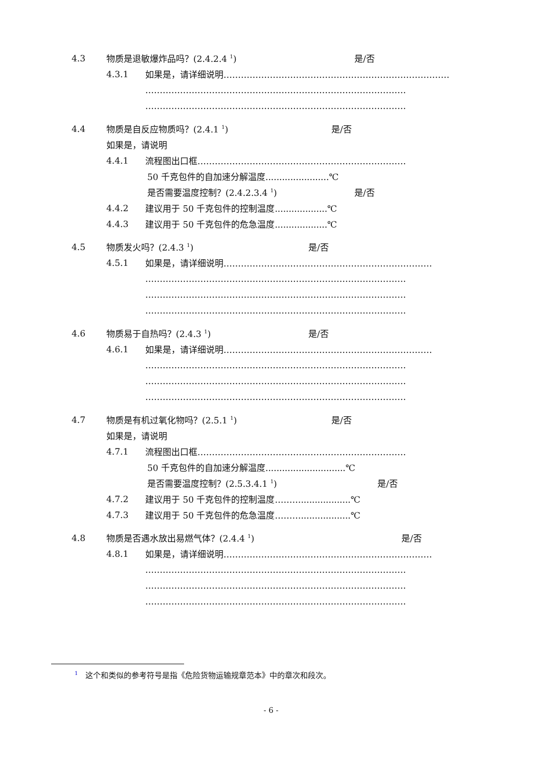4.3 物质是退敏爆炸品吗？(2.4.2.4 <sup>1</sup>) 是/否
4.3.1 如果是，请详细说明……………………………………………………………………
………………………………………………………………………………
………………………………………………………………………………
4.4 物质是自反应物质吗？(2.4.1 <sup>1</sup>) 是/否
如果是，请说明
4.4.1 流程图出口框………………………………………………………………
50 千克包件的自加速分解温度.......................℃
是否需要温度控制？(2.4.2.3.4 <sup>1</sup>) 是/否
4.4.2 建议用于 50 千克包件的控制温度...................℃
4.4.3 建议用于 50 千克包件的危急温度...................℃
4.5 物质发火吗？(2.4.3 <sup>1</sup>) 是/否
4.5.1 如果是，请详细说明………………………………………………………………
………………………………………………………………………………
………………………………………………………………………………
………………………………………………………………………………
4.6 物质易于自热吗？(2.4.3 <sup>1</sup>) 是/否
4.6.1 如果是，请详细说明………………………………………………………………
………………………………………………………………………………
………………………………………………………………………………
………………………………………………………………………………
4.7 物质是有机过氧化物吗？(2.5.1 <sup>1</sup>) 是/否
如果是，请说明
4.7.1 流程图出口框………………………………………………………………
50 千克包件的自加速分解温度.............................℃
是否需要温度控制？(2.5.3.4.1 <sup>1</sup>) 是/否
4.7.2 建议用于 50 千克包件的控制温度………..................℃
4.7.3 建议用于 50 千克包件的危急温度………..................℃
4.8 物质是否遇水放出易燃气体？(2.4.4 <sup>1</sup>) 是/否
4.8.1 如果是，请详细说明………………………………………………………………
………………………………………………………………………………
………………………………………………………………………………
………………………………………………………………………………
<sup>1</sup>　这个和类似的参考符号是指《危险货物运输规章范本》中的章次和段次。
- 6 -